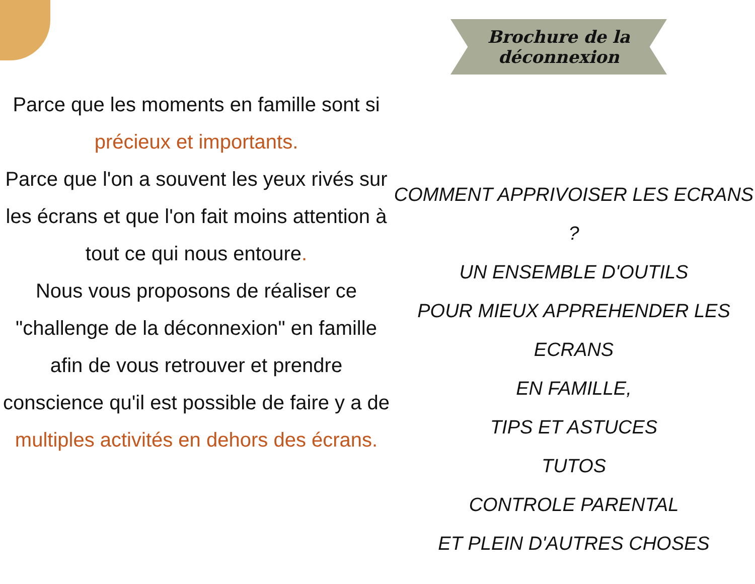Parce que les moments en famille sont si précieux et importants.
Parce que l'on a souvent les yeux rivés sur les écrans et que l'on fait moins attention à tout ce qui nous entoure.
Nous vous proposons de réaliser ce "challenge de la déconnexion" en famille afin de vous retrouver et prendre conscience qu'il est possible de faire y a de multiples activités en dehors des écrans.
Brochure de la
déconnexion
COMMENT APPRIVOISER LES ECRANS ?
UN ENSEMBLE D'OUTILS
POUR MIEUX APPREHENDER LES ECRANS
EN FAMILLE,
TIPS ET ASTUCES
TUTOS
CONTROLE PARENTAL
ET PLEIN D'AUTRES CHOSES